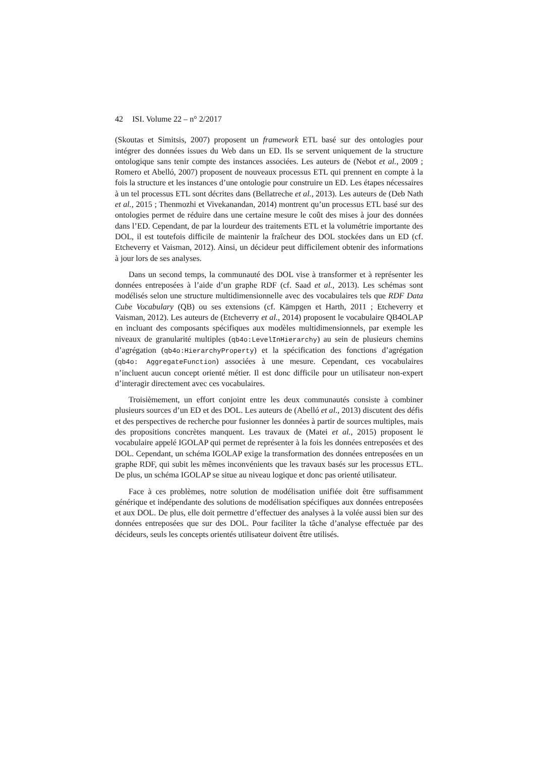42 ISI. Volume 22 – n° 2/2017
(Skoutas et Simitsis, 2007) proposent un framework ETL basé sur des ontologies pour intégrer des données issues du Web dans un ED. Ils se servent uniquement de la structure ontologique sans tenir compte des instances associées. Les auteurs de (Nebot et al., 2009 ; Romero et Abelló, 2007) proposent de nouveaux processus ETL qui prennent en compte à la fois la structure et les instances d’une ontologie pour construire un ED. Les étapes nécessaires à un tel processus ETL sont décrites dans (Bellatreche et al., 2013). Les auteurs de (Deb Nath et al., 2015 ; Thenmozhi et Vivekanandan, 2014) montrent qu’un processus ETL basé sur des ontologies permet de réduire dans une certaine mesure le coût des mises à jour des données dans l’ED. Cependant, de par la lourdeur des traitements ETL et la volumétrie importante des DOL, il est toutefois difficile de maintenir la fraîcheur des DOL stockées dans un ED (cf. Etcheverry et Vaisman, 2012). Ainsi, un décideur peut difficilement obtenir des informations à jour lors de ses analyses.
Dans un second temps, la communauté des DOL vise à transformer et à représenter les données entreposées à l’aide d’un graphe RDF (cf. Saad et al., 2013). Les schémas sont modélisés selon une structure multidimensionnelle avec des vocabulaires tels que RDF Data Cube Vocabulary (QB) ou ses extensions (cf. Kämpgen et Harth, 2011 ; Etcheverry et Vaisman, 2012). Les auteurs de (Etcheverry et al., 2014) proposent le vocabulaire QB4OLAP en incluant des composants spécifiques aux modèles multidimensionnels, par exemple les niveaux de granularité multiples (qb4o:LevelInHierarchy) au sein de plusieurs chemins d’agrégation (qb4o:HierarchyProperty) et la spécification des fonctions d’agrégation (qb4o: AggregateFunction) associées à une mesure. Cependant, ces vocabulaires n’incluent aucun concept orienté métier. Il est donc difficile pour un utilisateur non-expert d’interagir directement avec ces vocabulaires.
Troisièmement, un effort conjoint entre les deux communautés consiste à combiner plusieurs sources d’un ED et des DOL. Les auteurs de (Abelló et al., 2013) discutent des défis et des perspectives de recherche pour fusionner les données à partir de sources multiples, mais des propositions concrètes manquent. Les travaux de (Matei et al., 2015) proposent le vocabulaire appelé IGOLAP qui permet de représenter à la fois les données entreposées et des DOL. Cependant, un schéma IGOLAP exige la transformation des données entreposées en un graphe RDF, qui subit les mêmes inconvénients que les travaux basés sur les processus ETL. De plus, un schéma IGOLAP se situe au niveau logique et donc pas orienté utilisateur.
Face à ces problèmes, notre solution de modélisation unifiée doit être suffisamment générique et indépendante des solutions de modélisation spécifiques aux données entreposées et aux DOL. De plus, elle doit permettre d’effectuer des analyses à la volée aussi bien sur des données entreposées que sur des DOL. Pour faciliter la tâche d’analyse effectuée par des décideurs, seuls les concepts orientés utilisateur doivent être utilisés.